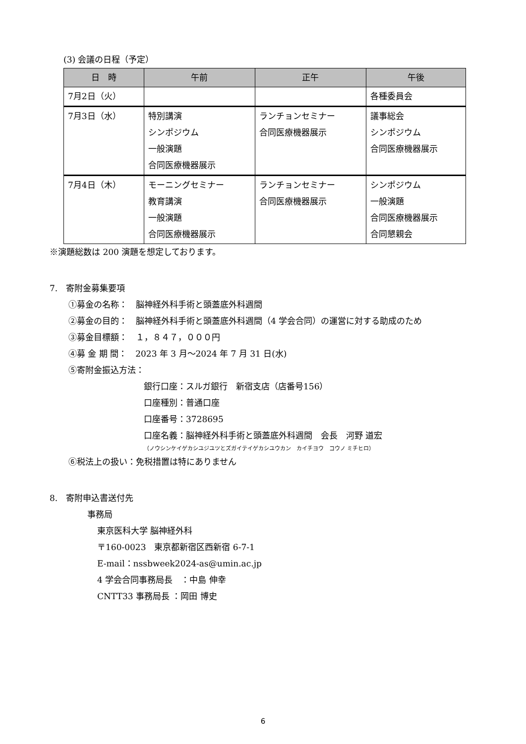(3) 会議の日程（予定）
| 日 時 | 午前 | 正午 | 午後 |
| --- | --- | --- | --- |
| 7月2日（火） | | | 各種委員会 |
| 7月3日（水） | 特別講演 シンポジウム 一般演題 合同医療機器展示 | ランチョンセミナー 合同医療機器展示 | 議事総会 シンポジウム 合同医療機器展示 |
| 7月4日（木） | モーニングセミナー 教育講演 一般演題 合同医療機器展示 | ランチョンセミナー 合同医療機器展示 | シンポジウム 一般演題 合同医療機器展示 合同懇親会 |
※演題総数は 200 演題を想定しております。
7.　寄附金募集要項
①募金の名称：　脳神経外科手術と頭蓋底外科週間
②募金の目的：　脳神経外科手術と頭蓋底外科週間（4 学会合同）の運営に対する助成のため
③募金目標額：　１，８４７，０００円
④募 金 期 間：　2023 年 3 月～2024 年 7 月 31 日(水)
⑤寄附金振込方法：
銀行口座：スルガ銀行　新宿支店（店番号156）
口座種別：普通口座
口座番号：3728695
口座名義：脳神経外科手術と頭蓋底外科週間　会長　河野 道宏
（ノウシンケイゲカシユジユツとズガイテイゲカシユウカン　カイチヨウ　コウノ ミチヒロ）
⑥税法上の扱い：免税措置は特にありません
8.　寄附申込書送付先
事務局
東京医科大学 脳神経外科
〒160-0023　東京都新宿区西新宿 6-7-1
E-mail：nssbweek2024-as@umin.ac.jp
4 学会合同事務局長　：中島 伸幸
CNTT33 事務局長 ：岡田 博史
6